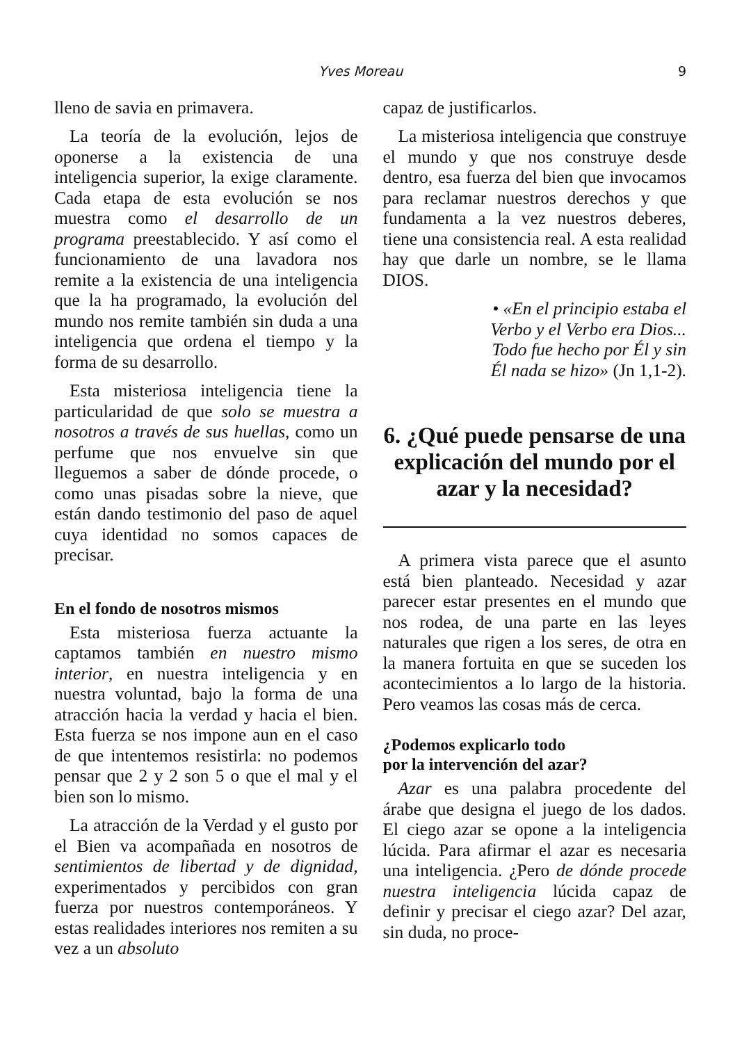Yves Moreau 9
lleno de savia en primavera.
La teoría de la evolución, lejos de oponerse a la existencia de una inteligencia superior, la exige claramente. Cada etapa de esta evolución se nos muestra como el desarrollo de un programa preestablecido. Y así como el funcionamiento de una lavadora nos remite a la existencia de una inteligencia que la ha programado, la evolución del mundo nos remite también sin duda a una inteligencia que ordena el tiempo y la forma de su desarrollo.
Esta misteriosa inteligencia tiene la particularidad de que solo se muestra a nosotros a través de sus huellas, como un perfume que nos envuelve sin que lleguemos a saber de dónde procede, o como unas pisadas sobre la nieve, que están dando testimonio del paso de aquel cuya identidad no somos capaces de precisar.
En el fondo de nosotros mismos
Esta misteriosa fuerza actuante la captamos también en nuestro mismo interior, en nuestra inteligencia y en nuestra voluntad, bajo la forma de una atracción hacia la verdad y hacia el bien. Esta fuerza se nos impone aun en el caso de que intentemos resistirla: no podemos pensar que 2 y 2 son 5 o que el mal y el bien son lo mismo.
La atracción de la Verdad y el gusto por el Bien va acompañada en nosotros de sentimientos de libertad y de dignidad, experimentados y percibidos con gran fuerza por nuestros contemporáneos. Y estas realidades interiores nos remiten a su vez a un absoluto
capaz de justificarlos.
La misteriosa inteligencia que construye el mundo y que nos construye desde dentro, esa fuerza del bien que invocamos para reclamar nuestros derechos y que fundamenta a la vez nuestros deberes, tiene una consistencia real. A esta realidad hay que darle un nombre, se le llama DIOS.
• «En el principio estaba el
Verbo y el Verbo era Dios...
Todo fue hecho por Él y sin
Él nada se hizo» (Jn 1,1-2).
6. ¿Qué puede pensarse de una explicación del mundo por el azar y la necesidad?
A primera vista parece que el asunto está bien planteado. Necesidad y azar parecer estar presentes en el mundo que nos rodea, de una parte en las leyes naturales que rigen a los seres, de otra en la manera fortuita en que se suceden los acontecimientos a lo largo de la historia. Pero veamos las cosas más de cerca.
¿Podemos explicarlo todo
por la intervención del azar?
Azar es una palabra procedente del árabe que designa el juego de los dados. El ciego azar se opone a la inteligencia lúcida. Para afirmar el azar es necesaria una inteligencia. ¿Pero de dónde procede nuestra inteligencia lúcida capaz de definir y precisar el ciego azar? Del azar, sin duda, no proce-